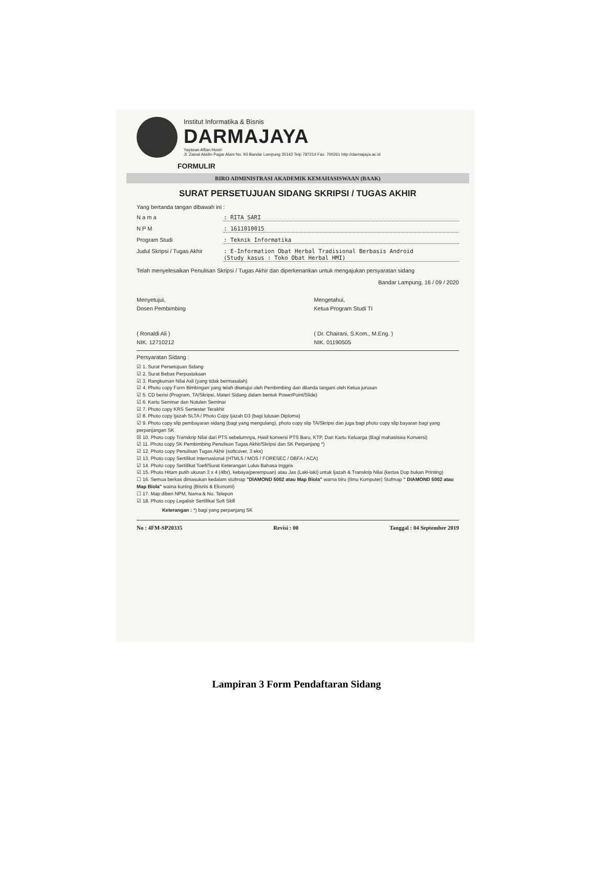Institut Informatika & Bisnis
DARMAJAYA
Yayasan Alfian Husin
Jl. Zainal Abidin Pagar Alam No. 93 Bandar Lampung 35142 Telp 787214 Fax. 700261 http://darmajaya.ac.id
FORMULIR
BIRO ADMINISTRASI AKADEMIK KEMAHASISWAAN (BAAK)
SURAT PERSETUJUAN SIDANG SKRIPSI / TUGAS AKHIR
Yang bertanda tangan dibawah ini :
N a m a: RITA SARI
N P M: 1611010015
Program Studi: Teknik Informatika
Judul Skripsi / Tugas Akhir: E-Information Obat Herbal Tradisional Berbasis Android
(Study kasus : Toko Obat Herbal HMI)
Telah menyelesaikan Penulisan Skripsi / Tugas Akhir dan diperkenankan untuk mengajukan persyaratan sidang
Bandar Lampung, 16 / 09 / 2020
Menyetujui,
Dosen Pembimbing
( Ronaldi Ali )
NIK. 12710212
Mengetahui,
Ketua Program Studi TI
( Dr. Chairani, S.Kom., M.Eng. )
NIK. 01190505
Persyaratan Sidang :
☑ 1. Surat Persetujuan Sidang
☑ 2. Surat Bebas Perpustakaan
☑ 3. Rangkuman Nilai Asli (yang tidak bermasalah)
☑ 4. Photo copy Form Bimbingan yang telah disetujui oleh Pembimbing dan ditanda tangani oleh Ketua jurusan
☑ 5. CD berisi (Program, TA/Skripsi, Materi Sidang dalam bentuk PowerPoint/Slide)
☑ 6. Kartu Seminar dan Notulen Seminar
☑ 7. Photo copy KRS Semester Terakhir
☑ 8. Photo copy Ijazah SLTA / Photo Copy Ijazah D3 (bagi lulusan Diploma)
☑ 9. Photo copy slip pembayaran sidang (bagi yang mengulang), photo copy slip TA/Skripsi dan juga bagi photo copy slip bayaran bagi yang perpanjangan SK
☒ 10. Photo copy Transkrip Nilai dari PTS sebelumnya, Hasil konversi PTS Baru, KTP, Dan Kartu Keluarga (Bagi mahasiswa Konversi)
☑ 11. Photo copy SK Pembimbing Penulisan Tugas Akhir/Skripsi dan SK Perpanjang *)
☑ 12. Photo copy Penulisan Tugas Akhir (softcover, 3 eks)
☑ 13. Photo copy Sertifikat Internasional (HTML5 / MOS / FORESEC / DBFA / ACA)
☑ 14. Photo copy Sertifikat Toefl/Surat Keterangan Lulus Bahasa Inggris
☑ 15. Photo Hitam putih ukuran 3 x 4 (4lbr), kebaya(perempuan) atau Jas (Laki-laki) untuk Ijazah & Transkrip Nilai (kertas Dop bukan Printing)
☐ 16. Semua berkas dimasukan kedalam stofmap "DIAMOND 5002 atau Map Biola" warna biru (Ilmu Komputer) Stofmap " DIAMOND 5002 atau Map Biola" warna kuning (Bisnis & Ekonomi)
☐ 17. Map diberi NPM, Nama & No. Telepon
☑ 18. Photo copy Legalisir Sertifikat Soft Skill
Keterangan : *) bagi yang perpanjang SK
No : 4FM-SP20335 Revisi : 00 Tanggal : 04 September 2019
Lampiran 3 Form Pendaftaran Sidang